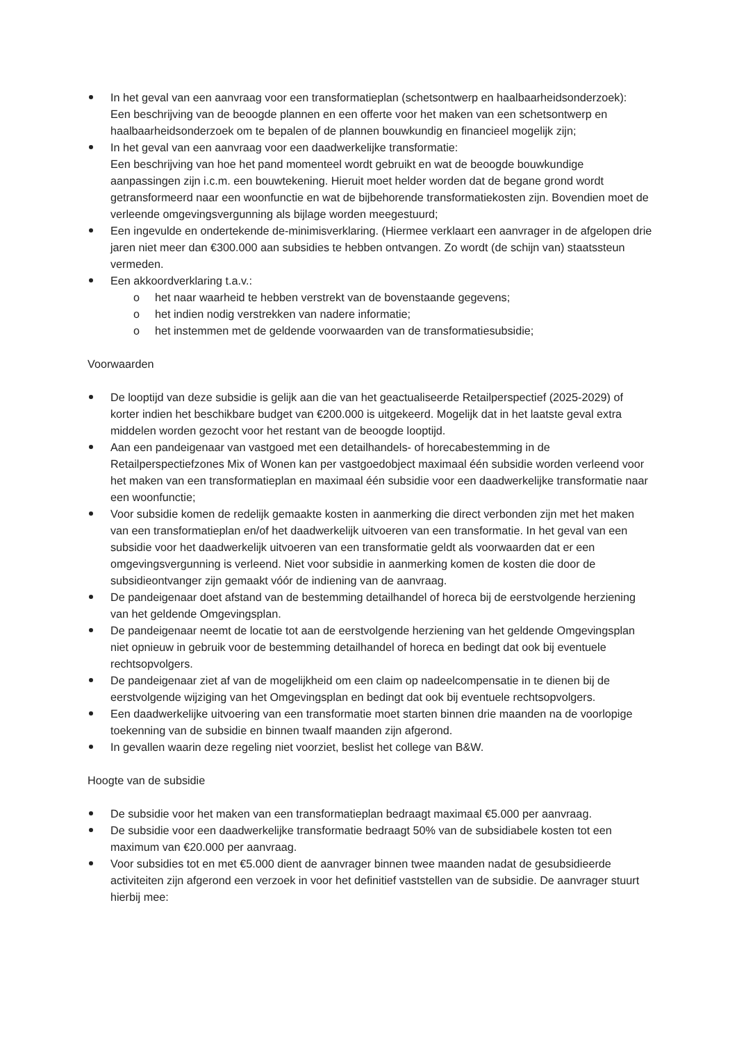In het geval van een aanvraag voor een transformatieplan (schetsontwerp en haalbaarheidsonderzoek):
Een beschrijving van de beoogde plannen en een offerte voor het maken van een schetsontwerp en haalbaarheidsonderzoek om te bepalen of de plannen bouwkundig en financieel mogelijk zijn;
In het geval van een aanvraag voor een daadwerkelijke transformatie:
Een beschrijving van hoe het pand momenteel wordt gebruikt en wat de beoogde bouwkundige aanpassingen zijn i.c.m. een bouwtekening. Hieruit moet helder worden dat de begane grond wordt getransformeerd naar een woonfunctie en wat de bijbehorende transformatiekosten zijn. Bovendien moet de verleende omgevingsvergunning als bijlage worden meegestuurd;
Een ingevulde en ondertekende de-minimisverklaring. (Hiermee verklaart een aanvrager in de afgelopen drie jaren niet meer dan €300.000 aan subsidies te hebben ontvangen. Zo wordt (de schijn van) staatssteun vermeden.
Een akkoordverklaring t.a.v.:
o het naar waarheid te hebben verstrekt van de bovenstaande gegevens;
o het indien nodig verstrekken van nadere informatie;
o het instemmen met de geldende voorwaarden van de transformatiesubsidie;
Voorwaarden
De looptijd van deze subsidie is gelijk aan die van het geactualiseerde Retailperspectief (2025-2029) of korter indien het beschikbare budget van €200.000 is uitgekeerd. Mogelijk dat in het laatste geval extra middelen worden gezocht voor het restant van de beoogde looptijd.
Aan een pandeigenaar van vastgoed met een detailhandels- of horecabestemming in de Retailperspectiefzones Mix of Wonen kan per vastgoedobject maximaal één subsidie worden verleend voor het maken van een transformatieplan en maximaal één subsidie voor een daadwerkelijke transformatie naar een woonfunctie;
Voor subsidie komen de redelijk gemaakte kosten in aanmerking die direct verbonden zijn met het maken van een transformatieplan en/of het daadwerkelijk uitvoeren van een transformatie. In het geval van een subsidie voor het daadwerkelijk uitvoeren van een transformatie geldt als voorwaarden dat er een omgevingsvergunning is verleend. Niet voor subsidie in aanmerking komen de kosten die door de subsidieontvanger zijn gemaakt vóór de indiening van de aanvraag.
De pandeigenaar doet afstand van de bestemming detailhandel of horeca bij de eerstvolgende herziening van het geldende Omgevingsplan.
De pandeigenaar neemt de locatie tot aan de eerstvolgende herziening van het geldende Omgevingsplan niet opnieuw in gebruik voor de bestemming detailhandel of horeca en bedingt dat ook bij eventuele rechtsopvolgers.
De pandeigenaar ziet af van de mogelijkheid om een claim op nadeelcompensatie in te dienen bij de eerstvolgende wijziging van het Omgevingsplan en bedingt dat ook bij eventuele rechtsopvolgers.
Een daadwerkelijke uitvoering van een transformatie moet starten binnen drie maanden na de voorlopige toekenning van de subsidie en binnen twaalf maanden zijn afgerond.
In gevallen waarin deze regeling niet voorziet, beslist het college van B&W.
Hoogte van de subsidie
De subsidie voor het maken van een transformatieplan bedraagt maximaal €5.000 per aanvraag.
De subsidie voor een daadwerkelijke transformatie bedraagt 50% van de subsidiabele kosten tot een maximum van €20.000 per aanvraag.
Voor subsidies tot en met €5.000 dient de aanvrager binnen twee maanden nadat de gesubsidieerde activiteiten zijn afgerond een verzoek in voor het definitief vaststellen van de subsidie. De aanvrager stuurt hierbij mee: